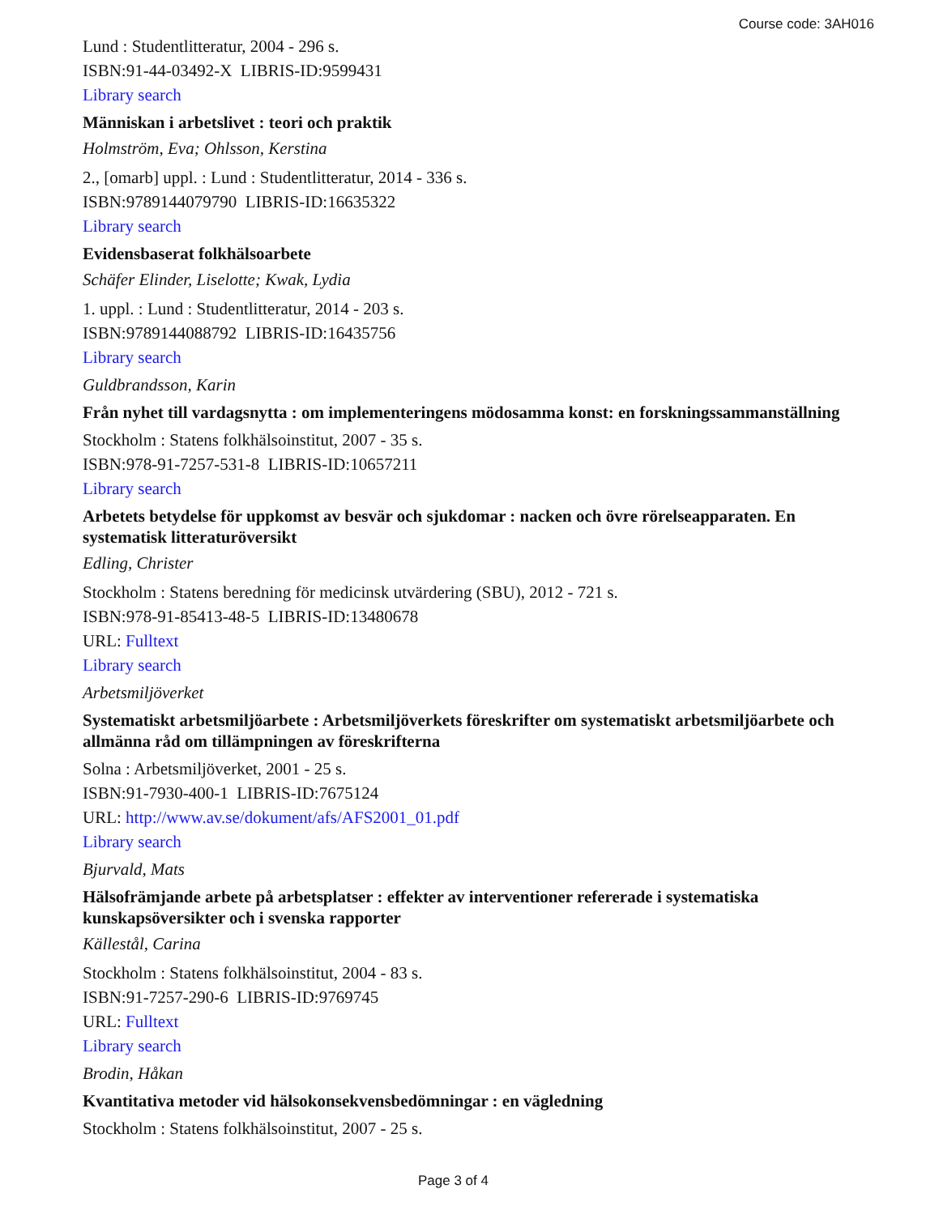Course code: 3AH016
Lund : Studentlitteratur, 2004 - 296 s.
ISBN:91-44-03492-X LIBRIS-ID:9599431
Library search
Människan i arbetslivet : teori och praktik
Holmström, Eva; Ohlsson, Kerstina
2., [omarb] uppl. : Lund : Studentlitteratur, 2014 - 336 s.
ISBN:9789144079790 LIBRIS-ID:16635322
Library search
Evidensbaserat folkhälsoarbete
Schäfer Elinder, Liselotte; Kwak, Lydia
1. uppl. : Lund : Studentlitteratur, 2014 - 203 s.
ISBN:9789144088792 LIBRIS-ID:16435756
Library search
Guldbrandsson, Karin
Från nyhet till vardagsnytta : om implementeringens mödosamma konst: en forskningssammanställning
Stockholm : Statens folkhälsoinstitut, 2007 - 35 s.
ISBN:978-91-7257-531-8 LIBRIS-ID:10657211
Library search
Arbetets betydelse för uppkomst av besvär och sjukdomar : nacken och övre rörelseapparaten. En systematisk litteraturöversikt
Edling, Christer
Stockholm : Statens beredning för medicinsk utvärdering (SBU), 2012 - 721 s.
ISBN:978-91-85413-48-5 LIBRIS-ID:13480678
URL: Fulltext
Library search
Arbetsmiljöverket
Systematiskt arbetsmiljöarbete : Arbetsmiljöverkets föreskrifter om systematiskt arbetsmiljöarbete och allmänna råd om tillämpningen av föreskrifterna
Solna : Arbetsmiljöverket, 2001 - 25 s.
ISBN:91-7930-400-1 LIBRIS-ID:7675124
URL: http://www.av.se/dokument/afs/AFS2001_01.pdf
Library search
Bjurvald, Mats
Hälsofrämjande arbete på arbetsplatser : effekter av interventioner refererade i systematiska kunskapsöversikter och i svenska rapporter
Källestål, Carina
Stockholm : Statens folkhälsoinstitut, 2004 - 83 s.
ISBN:91-7257-290-6 LIBRIS-ID:9769745
URL: Fulltext
Library search
Brodin, Håkan
Kvantitativa metoder vid hälsokonsekvensbedömningar : en vägledning
Stockholm : Statens folkhälsoinstitut, 2007 - 25 s.
Page 3 of 4